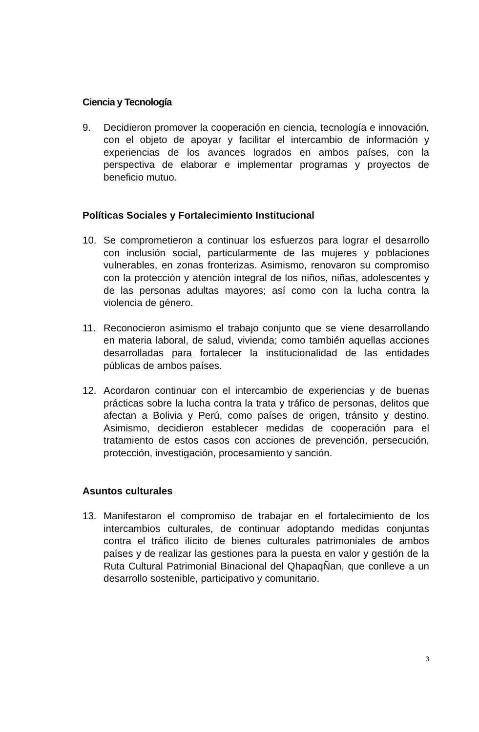Ciencia y Tecnología
9. Decidieron promover la cooperación en ciencia, tecnología e innovación, con el objeto de apoyar y facilitar el intercambio de información y experiencias de los avances logrados en ambos países, con la perspectiva de elaborar e implementar programas y proyectos de beneficio mutuo.
Políticas Sociales y Fortalecimiento Institucional
10. Se comprometieron a continuar los esfuerzos para lograr el desarrollo con inclusión social, particularmente de las mujeres y poblaciones vulnerables, en zonas fronterizas. Asimismo, renovaron su compromiso con la protección y atención integral de los niños, niñas, adolescentes y de las personas adultas mayores; así como con la lucha contra la violencia de género.
11. Reconocieron asimismo el trabajo conjunto que se viene desarrollando en materia laboral, de salud, vivienda; como también aquellas acciones desarrolladas para fortalecer la institucionalidad de las entidades públicas de ambos países.
12. Acordaron continuar con el intercambio de experiencias y de buenas prácticas sobre la lucha contra la trata y tráfico de personas, delitos que afectan a Bolivia y Perú, como países de origen, tránsito y destino. Asimismo, decidieron establecer medidas de cooperación para el tratamiento de estos casos con acciones de prevención, persecución, protección, investigación, procesamiento y sanción.
Asuntos culturales
13. Manifestaron el compromiso de trabajar en el fortalecimiento de los intercambios culturales, de continuar adoptando medidas conjuntas contra el tráfico ilícito de bienes culturales patrimoniales de ambos países y de realizar las gestiones para la puesta en valor y gestión de la Ruta Cultural Patrimonial Binacional del QhapaqÑan, que conlleve a un desarrollo sostenible, participativo y comunitario.
3